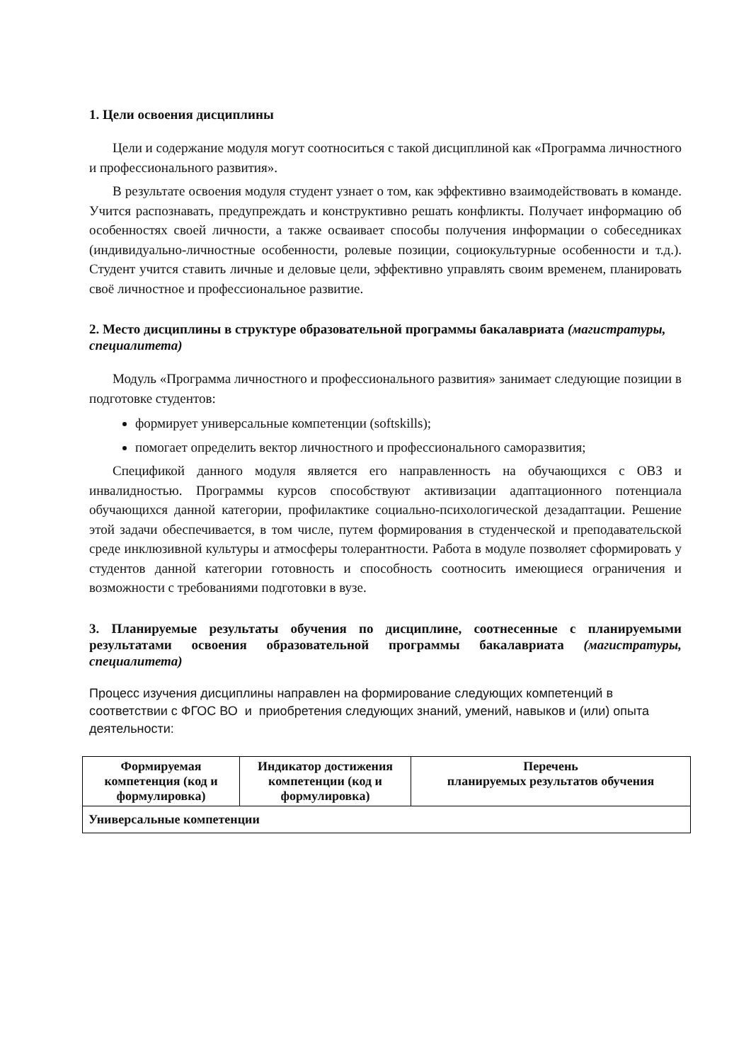1. Цели освоения дисциплины
Цели и содержание модуля могут соотноситься с такой дисциплиной как «Программа личностного и профессионального развития».
В результате освоения модуля студент узнает о том, как эффективно взаимодействовать в команде. Учится распознавать, предупреждать и конструктивно решать конфликты. Получает информацию об особенностях своей личности, а также осваивает способы получения информации о собеседниках (индивидуально-личностные особенности, ролевые позиции, социокультурные особенности и т.д.). Студент учится ставить личные и деловые цели, эффективно управлять своим временем, планировать своё личностное и профессиональное развитие.
2. Место дисциплины в структуре образовательной программы бакалавриата (магистратуры, специалитета)
Модуль «Программа личностного и профессионального развития» занимает следующие позиции в подготовке студентов:
формирует универсальные компетенции (softskills);
помогает определить вектор личностного и профессионального саморазвития;
Спецификой данного модуля является его направленность на обучающихся с ОВЗ и инвалидностью. Программы курсов способствуют активизации адаптационного потенциала обучающихся данной категории, профилактике социально-психологической дезадаптации. Решение этой задачи обеспечивается, в том числе, путем формирования в студенческой и преподавательской среде инклюзивной культуры и атмосферы толерантности. Работа в модуле позволяет сформировать у студентов данной категории готовность и способность соотносить имеющиеся ограничения и возможности с требованиями подготовки в вузе.
3. Планируемые результаты обучения по дисциплине, соотнесенные с планируемыми результатами освоения образовательной программы бакалавриата (магистратуры, специалитета)
Процесс изучения дисциплины направлен на формирование следующих компетенций в соответствии с ФГОС ВО и приобретения следующих знаний, умений, навыков и (или) опыта деятельности:
| Формируемая компетенция (код и формулировка) | Индикатор достижения компетенции (код и формулировка) | Перечень планируемых результатов обучения |
| --- | --- | --- |
| Универсальные компетенции | | |